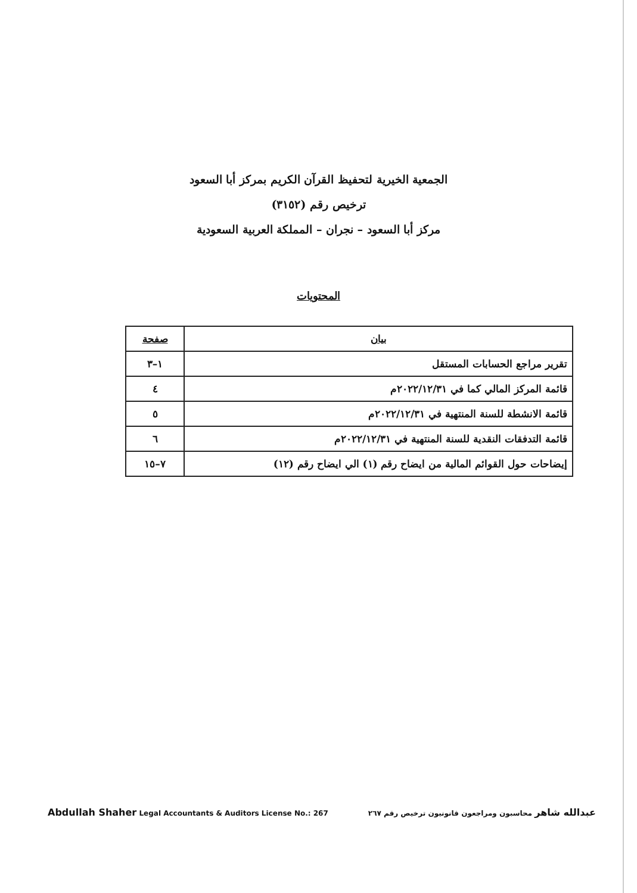الجمعية الخيرية لتحفيظ القرآن الكريم بمركز أبا السعود
ترخيص رقم (٣١٥٢)
مركز أبا السعود – نجران – المملكة العربية السعودية
المحتويات
| بيان | صفحة |
| --- | --- |
| تقرير مراجع الحسابات المستقل | ١–٣ |
| قائمة المركز المالي كما في ٢٠٢٢/١٢/٣١م | ٤ |
| قائمة الانشطة للسنة المنتهية في ٢٠٢٢/١٢/٣١م | ٥ |
| قائمة التدفقات النقدية للسنة المنتهية في ٢٠٢٢/١٢/٣١م | ٦ |
| إيضاحات حول القوائم المالية من ايضاح رقم (١) الي ايضاح رقم (١٢) | ٧–١٥ |
Abdullah Shaher Legal Accountants & Auditors License No.: 267 عبدالله شاهر محاسبون ومراجعون قانونيون ترخيص رقم ٢٦٧